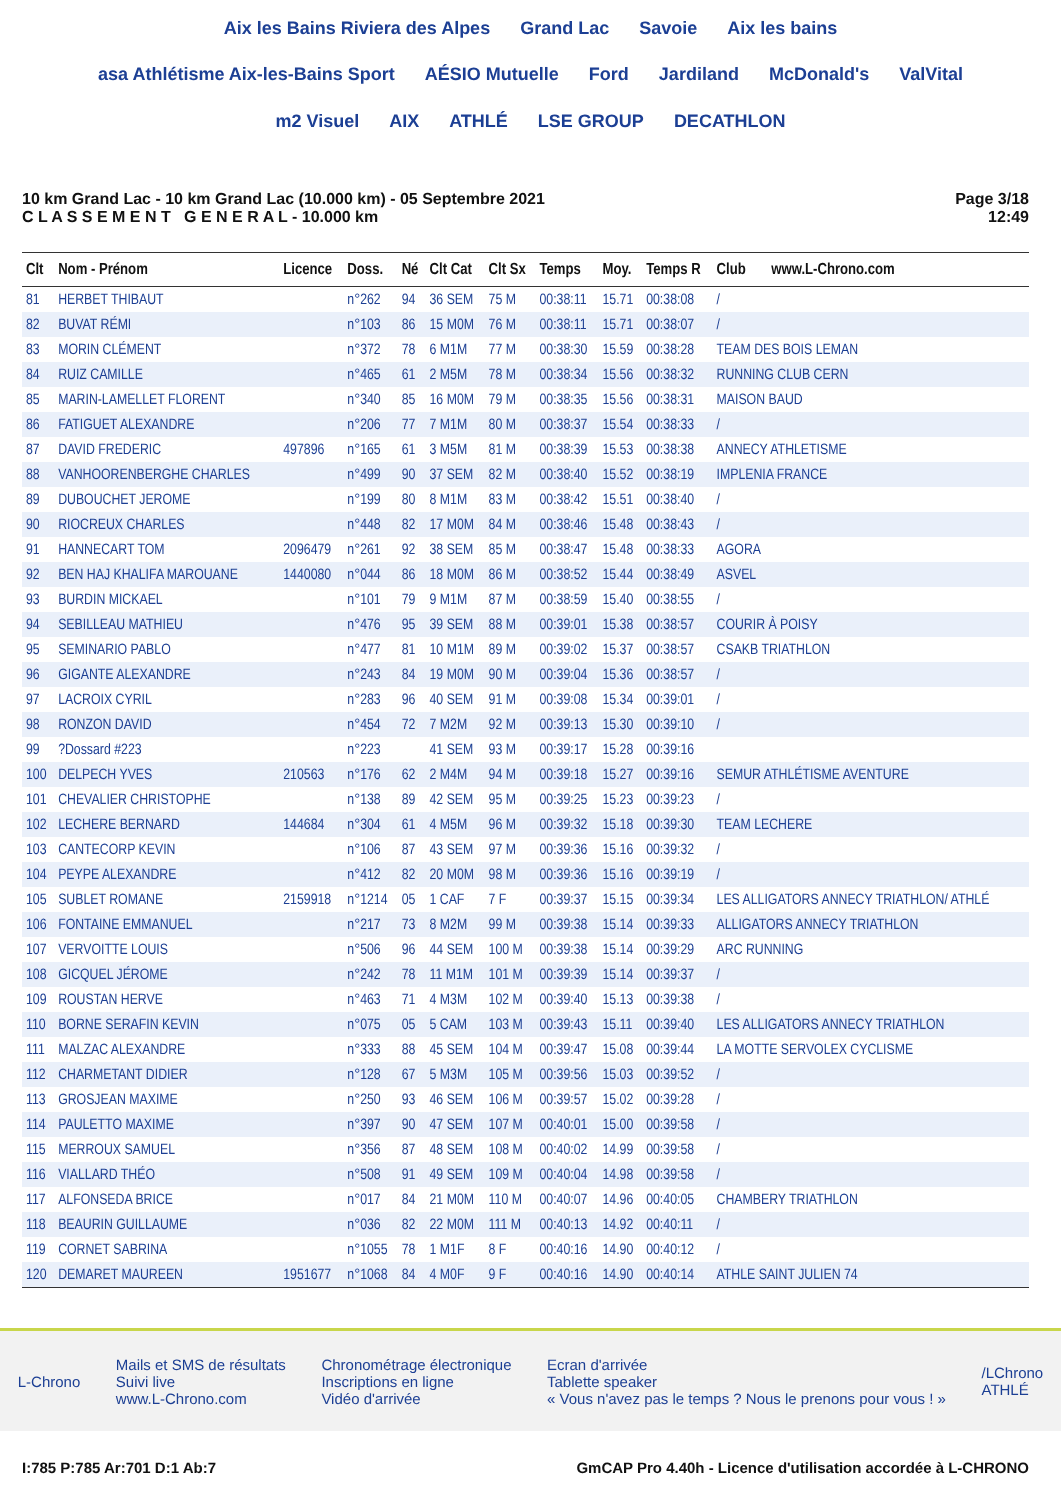Aix les Bains Riviera des Alpes Grand Lac Savoie Aix les bains asa Athlétisme Aix-les-Bains Sport AÉSIO Mutuelle Ford Jardiland McDonald's ValVital m2 Visuel AIX ATHLÉ LSE GROUP DECATHLON
10 km Grand Lac - 10 km Grand Lac (10.000 km) - 05 Septembre 2021
C L A S S E M E N T G E N E R A L - 10.000 km
Page 3/18
12:49
| Clt | Nom - Prénom | Licence | Doss. | Né | Clt Cat | Clt Sx | Temps | Moy. | Temps R | Club www.L-Chrono.com |
| --- | --- | --- | --- | --- | --- | --- | --- | --- | --- | --- |
| 81 | HERBET THIBAUT | | n°262 | 94 | 36 SEM | 75 M | 00:38:11 | 15.71 | 00:38:08 | / |
| 82 | BUVAT RÉMI | | n°103 | 86 | 15 M0M | 76 M | 00:38:11 | 15.71 | 00:38:07 | / |
| 83 | MORIN CLÉMENT | | n°372 | 78 | 6 M1M | 77 M | 00:38:30 | 15.59 | 00:38:28 | TEAM DES BOIS LEMAN |
| 84 | RUIZ CAMILLE | | n°465 | 61 | 2 M5M | 78 M | 00:38:34 | 15.56 | 00:38:32 | RUNNING CLUB CERN |
| 85 | MARIN-LAMELLET FLORENT | | n°340 | 85 | 16 M0M | 79 M | 00:38:35 | 15.56 | 00:38:31 | MAISON BAUD |
| 86 | FATIGUET ALEXANDRE | | n°206 | 77 | 7 M1M | 80 M | 00:38:37 | 15.54 | 00:38:33 | / |
| 87 | DAVID FREDERIC | 497896 | n°165 | 61 | 3 M5M | 81 M | 00:38:39 | 15.53 | 00:38:38 | ANNECY ATHLETISME |
| 88 | VANHOORENBERGHE CHARLES | | n°499 | 90 | 37 SEM | 82 M | 00:38:40 | 15.52 | 00:38:19 | IMPLENIA FRANCE |
| 89 | DUBOUCHET JEROME | | n°199 | 80 | 8 M1M | 83 M | 00:38:42 | 15.51 | 00:38:40 | / |
| 90 | RIOCREUX CHARLES | | n°448 | 82 | 17 M0M | 84 M | 00:38:46 | 15.48 | 00:38:43 | / |
| 91 | HANNECART TOM | 2096479 | n°261 | 92 | 38 SEM | 85 M | 00:38:47 | 15.48 | 00:38:33 | AGORA |
| 92 | BEN HAJ KHALIFA MAROUANE | 1440080 | n°044 | 86 | 18 M0M | 86 M | 00:38:52 | 15.44 | 00:38:49 | ASVEL |
| 93 | BURDIN MICKAEL | | n°101 | 79 | 9 M1M | 87 M | 00:38:59 | 15.40 | 00:38:55 | / |
| 94 | SEBILLEAU MATHIEU | | n°476 | 95 | 39 SEM | 88 M | 00:39:01 | 15.38 | 00:38:57 | COURIR À POISY |
| 95 | SEMINARIO PABLO | | n°477 | 81 | 10 M1M | 89 M | 00:39:02 | 15.37 | 00:38:57 | CSAKB TRIATHLON |
| 96 | GIGANTE ALEXANDRE | | n°243 | 84 | 19 M0M | 90 M | 00:39:04 | 15.36 | 00:38:57 | / |
| 97 | LACROIX CYRIL | | n°283 | 96 | 40 SEM | 91 M | 00:39:08 | 15.34 | 00:39:01 | / |
| 98 | RONZON DAVID | | n°454 | 72 | 7 M2M | 92 M | 00:39:13 | 15.30 | 00:39:10 | / |
| 99 | ?Dossard #223 | | n°223 | | 41 SEM | 93 M | 00:39:17 | 15.28 | 00:39:16 | |
| 100 | DELPECH YVES | 210563 | n°176 | 62 | 2 M4M | 94 M | 00:39:18 | 15.27 | 00:39:16 | SEMUR ATHLÉTISME AVENTURE |
| 101 | CHEVALIER CHRISTOPHE | | n°138 | 89 | 42 SEM | 95 M | 00:39:25 | 15.23 | 00:39:23 | / |
| 102 | LECHERE BERNARD | 144684 | n°304 | 61 | 4 M5M | 96 M | 00:39:32 | 15.18 | 00:39:30 | TEAM LECHERE |
| 103 | CANTECORP KEVIN | | n°106 | 87 | 43 SEM | 97 M | 00:39:36 | 15.16 | 00:39:32 | / |
| 104 | PEYPE ALEXANDRE | | n°412 | 82 | 20 M0M | 98 M | 00:39:36 | 15.16 | 00:39:19 | / |
| 105 | SUBLET ROMANE | 2159918 | n°1214 | 05 | 1 CAF | 7 F | 00:39:37 | 15.15 | 00:39:34 | LES ALLIGATORS ANNECY TRIATHLON/ ATHLÉ |
| 106 | FONTAINE EMMANUEL | | n°217 | 73 | 8 M2M | 99 M | 00:39:38 | 15.14 | 00:39:33 | ALLIGATORS ANNECY TRIATHLON |
| 107 | VERVOITTE LOUIS | | n°506 | 96 | 44 SEM | 100 M | 00:39:38 | 15.14 | 00:39:29 | ARC RUNNING |
| 108 | GICQUEL JÉROME | | n°242 | 78 | 11 M1M | 101 M | 00:39:39 | 15.14 | 00:39:37 | / |
| 109 | ROUSTAN HERVE | | n°463 | 71 | 4 M3M | 102 M | 00:39:40 | 15.13 | 00:39:38 | / |
| 110 | BORNE SERAFIN KEVIN | | n°075 | 05 | 5 CAM | 103 M | 00:39:43 | 15.11 | 00:39:40 | LES ALLIGATORS ANNECY TRIATHLON |
| 111 | MALZAC ALEXANDRE | | n°333 | 88 | 45 SEM | 104 M | 00:39:47 | 15.08 | 00:39:44 | LA MOTTE SERVOLEX CYCLISME |
| 112 | CHARMETANT DIDIER | | n°128 | 67 | 5 M3M | 105 M | 00:39:56 | 15.03 | 00:39:52 | / |
| 113 | GROSJEAN MAXIME | | n°250 | 93 | 46 SEM | 106 M | 00:39:57 | 15.02 | 00:39:28 | / |
| 114 | PAULETTO MAXIME | | n°397 | 90 | 47 SEM | 107 M | 00:40:01 | 15.00 | 00:39:58 | / |
| 115 | MERROUX SAMUEL | | n°356 | 87 | 48 SEM | 108 M | 00:40:02 | 14.99 | 00:39:58 | / |
| 116 | VIALLARD THÉO | | n°508 | 91 | 49 SEM | 109 M | 00:40:04 | 14.98 | 00:39:58 | / |
| 117 | ALFONSEDA BRICE | | n°017 | 84 | 21 M0M | 110 M | 00:40:07 | 14.96 | 00:40:05 | CHAMBERY TRIATHLON |
| 118 | BEAURIN GUILLAUME | | n°036 | 82 | 22 M0M | 111 M | 00:40:13 | 14.92 | 00:40:11 | / |
| 119 | CORNET SABRINA | | n°1055 | 78 | 1 M1F | 8 F | 00:40:16 | 14.90 | 00:40:12 | / |
| 120 | DEMARET MAUREEN | 1951677 | n°1068 | 84 | 4 M0F | 9 F | 00:40:16 | 14.90 | 00:40:14 | ATHLE SAINT JULIEN 74 |
L-Chrono
Mails et SMS de résultats
Suivi live
www.L-Chrono.com
Chronométrage électronique
Inscriptions en ligne
Vidéo d'arrivée
Ecran d'arrivée
Tablette speaker
« Vous n'avez pas le temps ? Nous le prenons pour vous ! »
/LChrono
ATHLÉ
I:785 P:785 Ar:701 D:1 Ab:7 GmCAP Pro 4.40h - Licence d'utilisation accordée à L-CHRONO